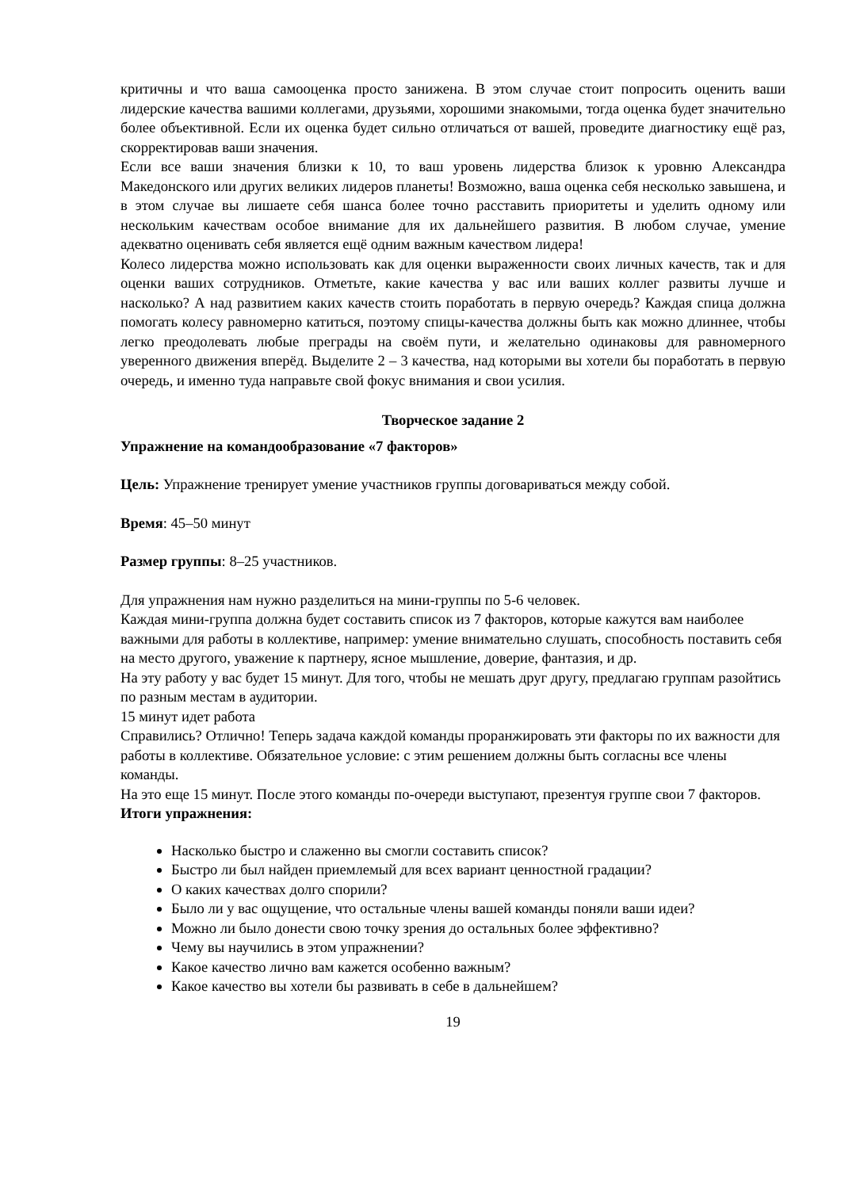критичны и что ваша самооценка просто занижена. В этом случае стоит попросить оценить ваши лидерские качества вашими коллегами, друзьями, хорошими знакомыми, тогда оценка будет значительно более объективной. Если их оценка будет сильно отличаться от вашей, проведите диагностику ещё раз, скорректировав ваши значения.
Если все ваши значения близки к 10, то ваш уровень лидерства близок к уровню Александра Македонского или других великих лидеров планеты! Возможно, ваша оценка себя несколько завышена, и в этом случае вы лишаете себя шанса более точно расставить приоритеты и уделить одному или нескольким качествам особое внимание для их дальнейшего развития. В любом случае, умение адекватно оценивать себя является ещё одним важным качеством лидера!
Колесо лидерства можно использовать как для оценки выраженности своих личных качеств, так и для оценки ваших сотрудников. Отметьте, какие качества у вас или ваших коллег развиты лучше и насколько? А над развитием каких качеств стоить поработать в первую очередь? Каждая спица должна помогать колесу равномерно катиться, поэтому спицы-качества должны быть как можно длиннее, чтобы легко преодолевать любые преграды на своём пути, и желательно одинаковы для равномерного уверенного движения вперёд. Выделите 2 – 3 качества, над которыми вы хотели бы поработать в первую очередь, и именно туда направьте свой фокус внимания и свои усилия.
Творческое задание 2
Упражнение на командообразование «7 факторов»
Цель: Упражнение тренирует умение участников группы договариваться между собой.
Время: 45–50 минут
Размер группы: 8–25 участников.
Для упражнения нам нужно разделиться на мини-группы по 5-6 человек.
Каждая мини-группа должна будет составить список из 7 факторов, которые кажутся вам наиболее важными для работы в коллективе, например: умение внимательно слушать, способность поставить себя на место другого, уважение к партнеру, ясное мышление, доверие, фантазия, и др.
На эту работу у вас будет 15 минут. Для того, чтобы не мешать друг другу, предлагаю группам разойтись по разным местам в аудитории.
15 минут идет работа
Справились? Отлично! Теперь задача каждой команды проранжировать эти факторы по их важности для работы в коллективе. Обязательное условие: с этим решением должны быть согласны все члены команды.
На это еще 15 минут. После этого команды по-очереди выступают, презентуя группе свои 7 факторов.
Итоги упражнения:
Насколько быстро и слаженно вы смогли составить список?
Быстро ли был найден приемлемый для всех вариант ценностной градации?
О каких качествах долго спорили?
Было ли у вас ощущение, что остальные члены вашей команды поняли ваши идеи?
Можно ли было донести свою точку зрения до остальных более эффективно?
Чему вы научились в этом упражнении?
Какое качество лично вам кажется особенно важным?
Какое качество вы хотели бы развивать в себе в дальнейшем?
19